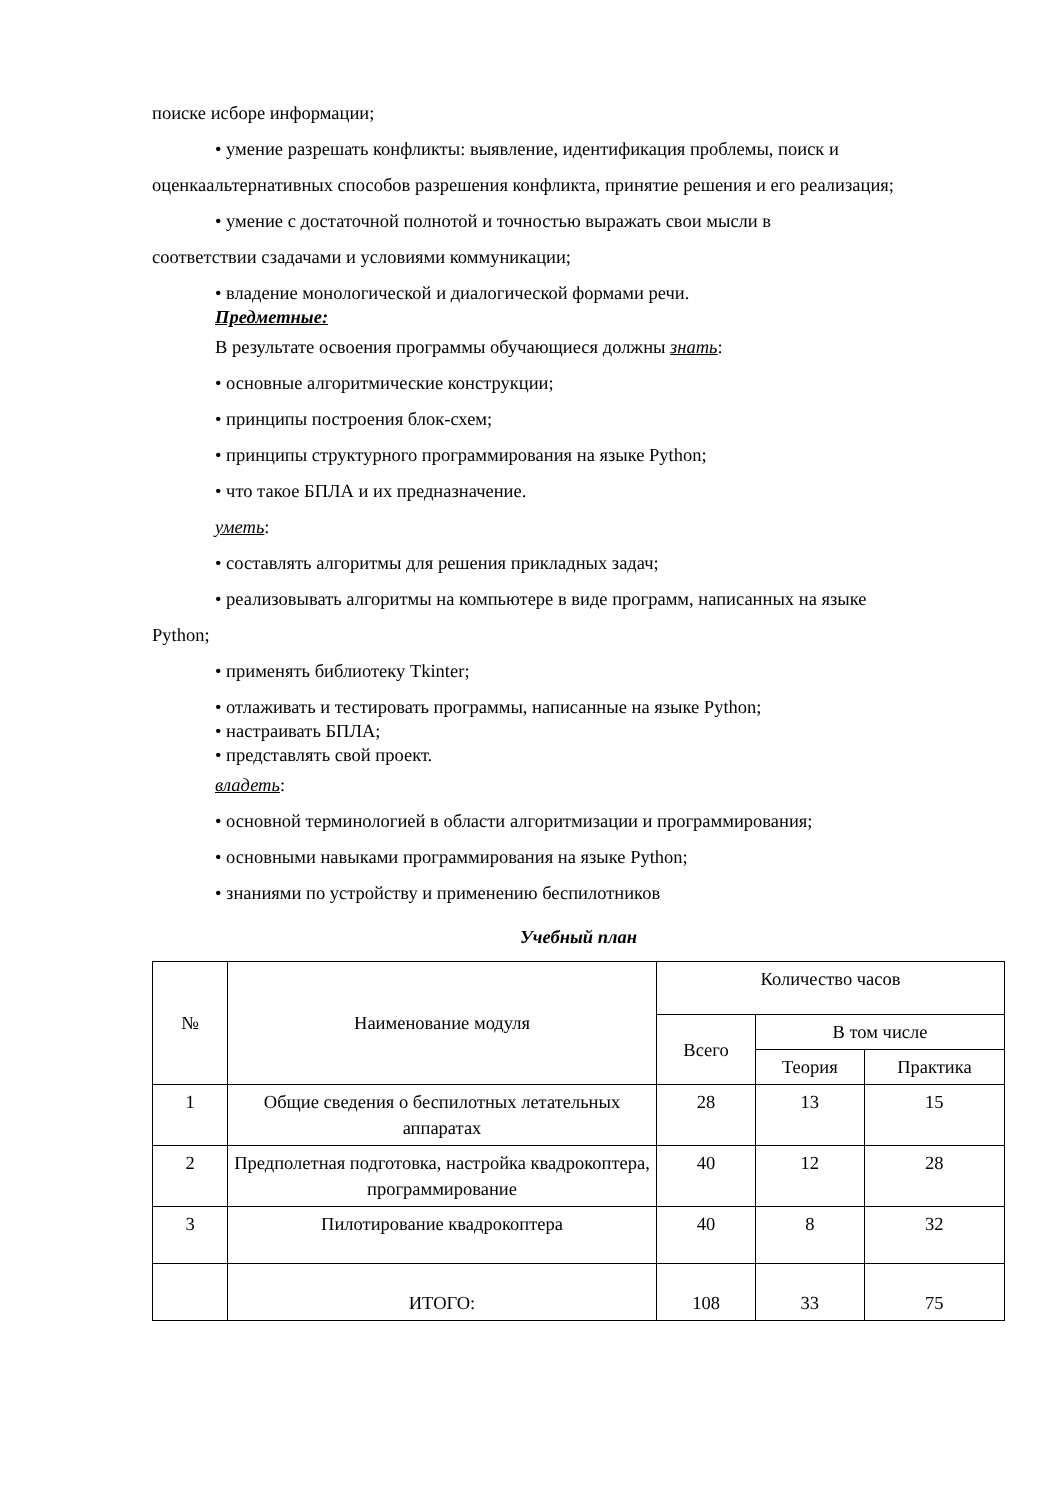поиске исборе информации;
• умение разрешать конфликты: выявление, идентификация проблемы, поиск и
оценкаальтернативных способов разрешения конфликта, принятие решения и его реализация;
• умение с достаточной полнотой и точностью выражать свои мысли в
соответствии сзадачами и условиями коммуникации;
• владение монологической и диалогической формами речи.
Предметные:
В результате освоения программы обучающиеся должны знать:
• основные алгоритмические конструкции;
• принципы построения блок-схем;
• принципы структурного программирования на языке Python;
• что такое БПЛА и их предназначение.
уметь:
• составлять алгоритмы для решения прикладных задач;
• реализовывать алгоритмы на компьютере в виде программ, написанных на языке
Python;
• применять библиотеку Tkinter;
• отлаживать и тестировать программы, написанные на языке Python;
• настраивать БПЛА;
• представлять свой проект.
владеть:
• основной терминологией в области алгоритмизации и программирования;
• основными навыками программирования на языке Python;
• знаниями по устройству и применению беспилотников
Учебный план
| № | Наименование модуля | Количество часов | | |
| --- | --- | --- | --- | --- |
| | | Всего | В том числе | |
| | | | Теория | Практика |
| 1 | Общие сведения о беспилотных летательных аппаратах | 28 | 13 | 15 |
| 2 | Предполетная подготовка, настройка квадрокоптера, программирование | 40 | 12 | 28 |
| 3 | Пилотирование квадрокоптера | 40 | 8 | 32 |
| | ИТОГО: | 108 | 33 | 75 |